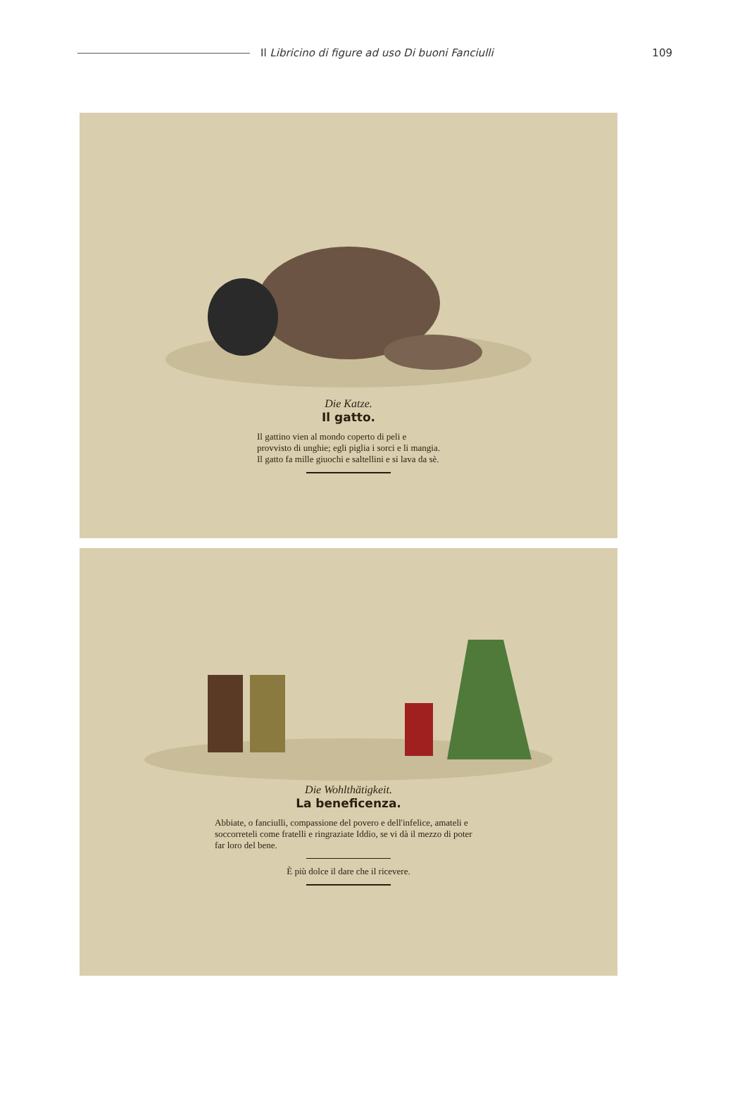Il Libricino di figure ad uso Di buoni Fanciulli
109
Die Katze.
Il gatto.
Il gattino vien al mondo coperto di peli e provvisto di unghie; egli piglia i sorci e li mangia. Il gatto fa mille giuochi e saltellini e si lava da sè.
Die Wohlthätigkeit.
La beneficenza.
Abbiate, o fanciulli, compassione del povero e dell'infelice, amateli e soccorreteli come fratelli e ringraziate Iddio, se vi dà il mezzo di poter far loro del bene.
È più dolce il dare che il ricevere.